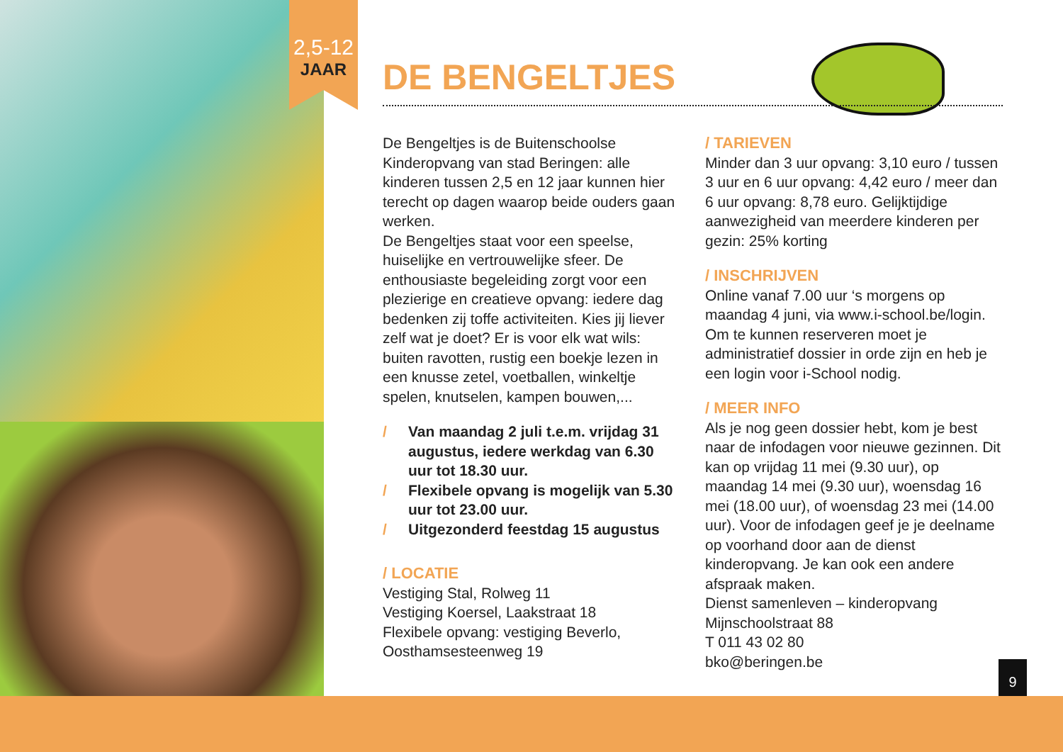2,5-12
JAAR
DE BENGELTJES
De Bengeltjes is de Buitenschoolse Kinderopvang van stad Beringen: alle kinderen tussen 2,5 en 12 jaar kunnen hier terecht op dagen waarop beide ouders gaan werken.
De Bengeltjes staat voor een speelse, huiselijke en vertrouwelijke sfeer. De enthousiaste begeleiding zorgt voor een plezierige en creatieve opvang: iedere dag bedenken zij toffe activiteiten. Kies jij liever zelf wat je doet? Er is voor elk wat wils: buiten ravotten, rustig een boekje lezen in een knusse zetel, voetballen, winkeltje spelen, knutselen, kampen bouwen,...
/ Van maandag 2 juli t.e.m. vrijdag 31 augustus, iedere werkdag van 6.30 uur tot 18.30 uur.
/ Flexibele opvang is mogelijk van 5.30 uur tot 23.00 uur.
/ Uitgezonderd feestdag 15 augustus
/ LOCATIE
Vestiging Stal, Rolweg 11
Vestiging Koersel, Laakstraat 18
Flexibele opvang: vestiging Beverlo, Oosthamsesteenweg 19
/ TARIEVEN
Minder dan 3 uur opvang: 3,10 euro / tussen 3 uur en 6 uur opvang: 4,42 euro / meer dan 6 uur opvang: 8,78 euro. Gelijktijdige aanwezigheid van meerdere kinderen per gezin: 25% korting
/ INSCHRIJVEN
Online vanaf 7.00 uur ‘s morgens op maandag 4 juni, via www.i-school.be/login. Om te kunnen reserveren moet je administratief dossier in orde zijn en heb je een login voor i-School nodig.
/ MEER INFO
Als je nog geen dossier hebt, kom je best naar de infodagen voor nieuwe gezinnen. Dit kan op vrijdag 11 mei (9.30 uur), op maandag 14 mei (9.30 uur), woensdag 16 mei (18.00 uur), of woensdag 23 mei (14.00 uur). Voor de infodagen geef je je deelname op voorhand door aan de dienst kinderopvang. Je kan ook een andere afspraak maken.
Dienst samenleven – kinderopvang
Mijnschoolstraat 88
T 011 43 02 80
bko@beringen.be
9